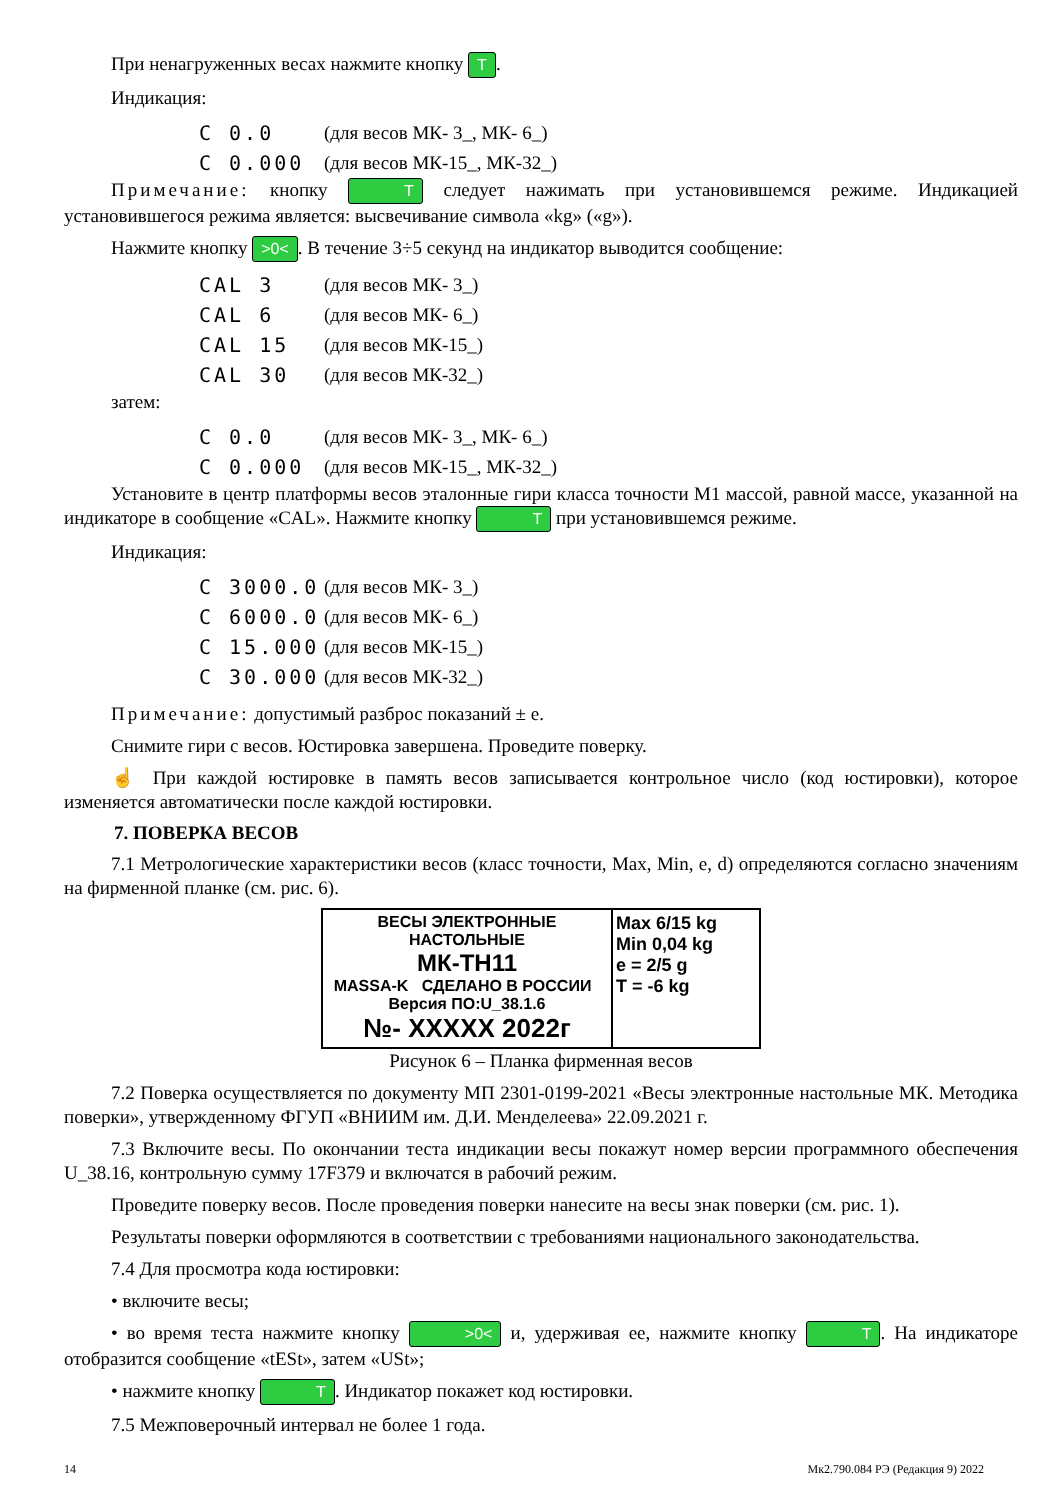При ненагруженных весах нажмите кнопку T.
Индикация:
C 0.0 (для весов МК- 3_, МК- 6_)
C 0.000 (для весов МК-15_, МК-32_)
Примечание: кнопку T следует нажимать при установившемся режиме. Индикацией установившегося режима является: высвечивание символа «kg» («g»).
Нажмите кнопку >0<. В течение 3÷5 секунд на индикатор выводится сообщение:
CAL 3 (для весов МК- 3_)
CAL 6 (для весов МК- 6_)
CAL 15 (для весов МК-15_)
CAL 30 (для весов МК-32_)
затем:
C 0.0 (для весов МК- 3_, МК- 6_)
C 0.000 (для весов МК-15_, МК-32_)
Установите в центр платформы весов эталонные гири класса точности М1 массой, равной массе, указанной на индикаторе в сообщение «CAL». Нажмите кнопку T при установившемся режиме.
Индикация:
C 3000.0 (для весов МК- 3_)
C 6000.0 (для весов МК- 6_)
C 15.000 (для весов МК-15_)
C 30.000 (для весов МК-32_)
Примечание: допустимый разброс показаний ± е.
Снимите гири с весов. Юстировка завершена. Проведите поверку.
☝ При каждой юстировке в память весов записывается контрольное число (код юстировки), которое изменяется автоматически после каждой юстировки.
7. ПОВЕРКА ВЕСОВ
7.1 Метрологические характеристики весов (класс точности, Max, Min, e, d) определяются согласно значениям на фирменной планке (см. рис. 6).
ВЕСЫ ЭЛЕКТРОННЫЕ
НАСТОЛЬНЫЕ
МК-ТН11
MASSA-K СДЕЛАНО В РОССИИ Версия ПО:U_38.1.6
№- XXXXX 2022г
Max 6/15 kg
Min 0,04 kg
e = 2/5 g
T = -6 kg
Рисунок 6 – Планка фирменная весов
7.2 Поверка осуществляется по документу МП 2301-0199-2021 «Весы электронные настольные МК. Методика поверки», утвержденному ФГУП «ВНИИМ им. Д.И. Менделеева» 22.09.2021 г.
7.3 Включите весы. По окончании теста индикации весы покажут номер версии программного обеспечения U_38.16, контрольную сумму 17F379 и включатся в рабочий режим.
Проведите поверку весов. После проведения поверки нанесите на весы знак поверки (см. рис. 1).
Результаты поверки оформляются в соответствии с требованиями национального законодательства.
7.4 Для просмотра кода юстировки:
• включите весы;
• во время теста нажмите кнопку >0< и, удерживая ее, нажмите кнопку T. На индикаторе отобразится сообщение «tESt», затем «USt»;
• нажмите кнопку T. Индикатор покажет код юстировки.
7.5 Межповерочный интервал не более 1 года.
14 Мк2.790.084 РЭ (Редакция 9) 2022